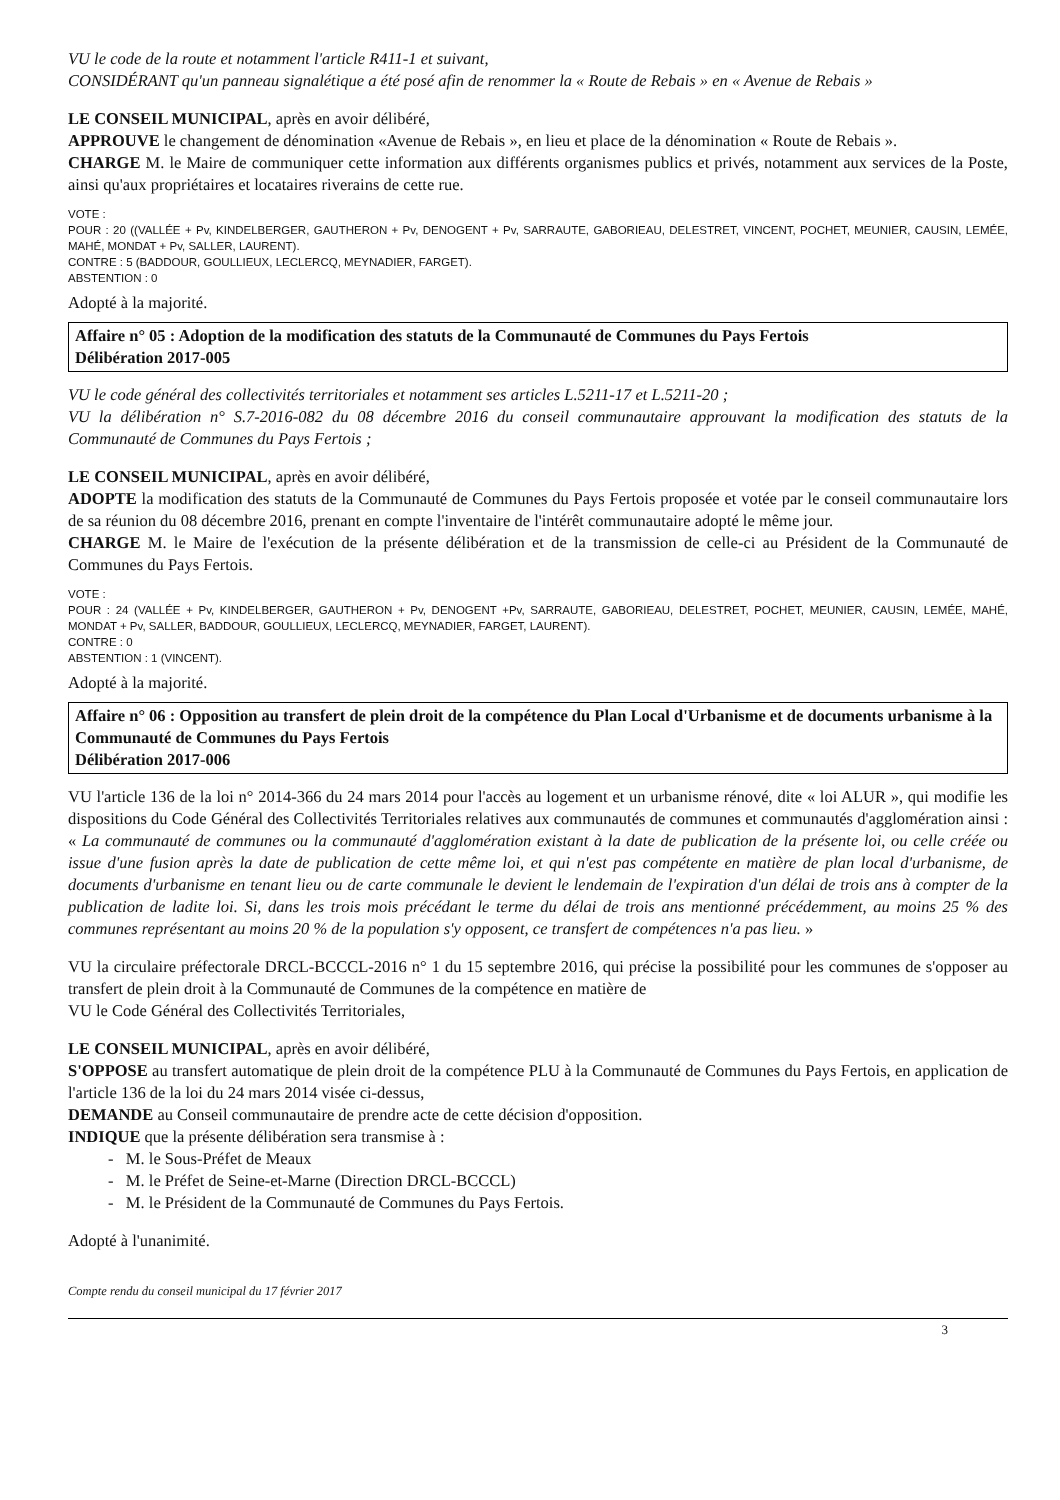VU le code de la route et notamment l'article R411-1 et suivant,
CONSIDÉRANT qu'un panneau signalétique a été posé afin de renommer la « Route de Rebais » en « Avenue de Rebais »
LE CONSEIL MUNICIPAL, après en avoir délibéré,
APPROUVE le changement de dénomination «Avenue de Rebais », en lieu et place de la dénomination « Route de Rebais ».
CHARGE M. le Maire de communiquer cette information aux différents organismes publics et privés, notamment aux services de la Poste, ainsi qu'aux propriétaires et locataires riverains de cette rue.
VOTE :
POUR : 20 ((VALLÉE + Pv, KINDELBERGER, GAUTHERON + Pv, DENOGENT + Pv, SARRAUTE, GABORIEAU, DELESTRET, VINCENT, POCHET, MEUNIER, CAUSIN, LEMÉE, MAHÉ, MONDAT + Pv, SALLER, LAURENT).
CONTRE : 5 (BADDOUR, GOULLIEUX, LECLERCQ, MEYNADIER, FARGET).
ABSTENTION : 0
Adopté à la majorité.
Affaire n° 05 : Adoption de la modification des statuts de la Communauté de Communes du Pays Fertois
Délibération 2017-005
VU le code général des collectivités territoriales et notamment ses articles L.5211-17 et L.5211-20 ;
VU la délibération n° S.7-2016-082 du 08 décembre 2016 du conseil communautaire approuvant la modification des statuts de la Communauté de Communes du Pays Fertois ;
LE CONSEIL MUNICIPAL, après en avoir délibéré,
ADOPTE la modification des statuts de la Communauté de Communes du Pays Fertois proposée et votée par le conseil communautaire lors de sa réunion du 08 décembre 2016, prenant en compte l'inventaire de l'intérêt communautaire adopté le même jour.
CHARGE M. le Maire de l'exécution de la présente délibération et de la transmission de celle-ci au Président de la Communauté de Communes du Pays Fertois.
VOTE :
POUR : 24 (VALLÉE + Pv, KINDELBERGER, GAUTHERON + Pv, DENOGENT +Pv, SARRAUTE, GABORIEAU, DELESTRET, POCHET, MEUNIER, CAUSIN, LEMÉE, MAHÉ, MONDAT + Pv, SALLER, BADDOUR, GOULLIEUX, LECLERCQ, MEYNADIER, FARGET, LAURENT).
CONTRE : 0
ABSTENTION : 1 (VINCENT).
Adopté à la majorité.
Affaire n° 06 : Opposition au transfert de plein droit de la compétence du Plan Local d'Urbanisme et de documents urbanisme à la Communauté de Communes du Pays Fertois
Délibération 2017-006
VU l'article 136 de la loi n° 2014-366 du 24 mars 2014 pour l'accès au logement et un urbanisme rénové, dite « loi ALUR », qui modifie les dispositions du Code Général des Collectivités Territoriales relatives aux communautés de communes et communautés d'agglomération ainsi : « La communauté de communes ou la communauté d'agglomération existant à la date de publication de la présente loi, ou celle créée ou issue d'une fusion après la date de publication de cette même loi, et qui n'est pas compétente en matière de plan local d'urbanisme, de documents d'urbanisme en tenant lieu ou de carte communale le devient le lendemain de l'expiration d'un délai de trois ans à compter de la publication de ladite loi. Si, dans les trois mois précédant le terme du délai de trois ans mentionné précédemment, au moins 25 % des communes représentant au moins 20 % de la population s'y opposent, ce transfert de compétences n'a pas lieu. »
VU la circulaire préfectorale DRCL-BCCCL-2016 n° 1 du 15 septembre 2016, qui précise la possibilité pour les communes de s'opposer au transfert de plein droit à la Communauté de Communes de la compétence en matière de
VU le Code Général des Collectivités Territoriales,
LE CONSEIL MUNICIPAL, après en avoir délibéré,
S'OPPOSE au transfert automatique de plein droit de la compétence PLU à la Communauté de Communes du Pays Fertois, en application de l'article 136 de la loi du 24 mars 2014 visée ci-dessus,
DEMANDE au Conseil communautaire de prendre acte de cette décision d'opposition.
INDIQUE que la présente délibération sera transmise à :
- M. le Sous-Préfet de Meaux
- M. le Préfet de Seine-et-Marne (Direction DRCL-BCCCL)
- M. le Président de la Communauté de Communes du Pays Fertois.
Adopté à l'unanimité.
Compte rendu du conseil municipal du 17 février 2017
3